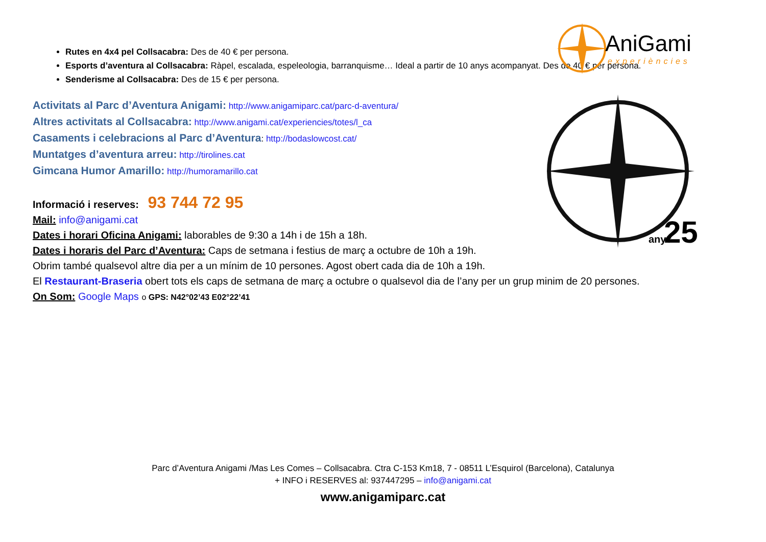AniGami
experiències
25
anys
Rutes en 4x4 pel Collsacabra: Des de 40 € per persona.
Esports d’aventura al Collsacabra: Ràpel, escalada, espeleologia, barranquisme… Ideal a partir de 10 anys acompanyat. Des de 40 € per persona.
Senderisme al Collsacabra: Des de 15 € per persona.
Activitats al Parc d’Aventura Anigami: http://www.anigamiparc.cat/parc-d-aventura/
Altres activitats al Collsacabra: http://www.anigami.cat/experiencies/totes/l_ca
Casaments i celebracions al Parc d’Aventura: http://bodaslowcost.cat/
Muntatges d’aventura arreu: http://tirolines.cat
Gimcana Humor Amarillo: http://humoramarillo.cat
Informació i reserves: 93 744 72 95
Mail: info@anigami.cat
Dates i horari Oficina Anigami: laborables de 9:30 a 14h i de 15h a 18h.
Dates i horaris del Parc d’Aventura: Caps de setmana i festius de març a octubre de 10h a 19h.
Obrim també qualsevol altre dia per a un mínim de 10 persones. Agost obert cada dia de 10h a 19h.
El Restaurant-Braseria obert tots els caps de setmana de març a octubre o qualsevol dia de l’any per un grup minim de 20 persones.
On Som: Google Maps o GPS: N42°02’43 E02°22’41
Parc d’Aventura Anigami /Mas Les Comes – Collsacabra. Ctra C-153 Km18, 7 - 08511 L’Esquirol (Barcelona), Catalunya
+ INFO i RESERVES al: 937447295 – info@anigami.cat
www.anigamiparc.cat